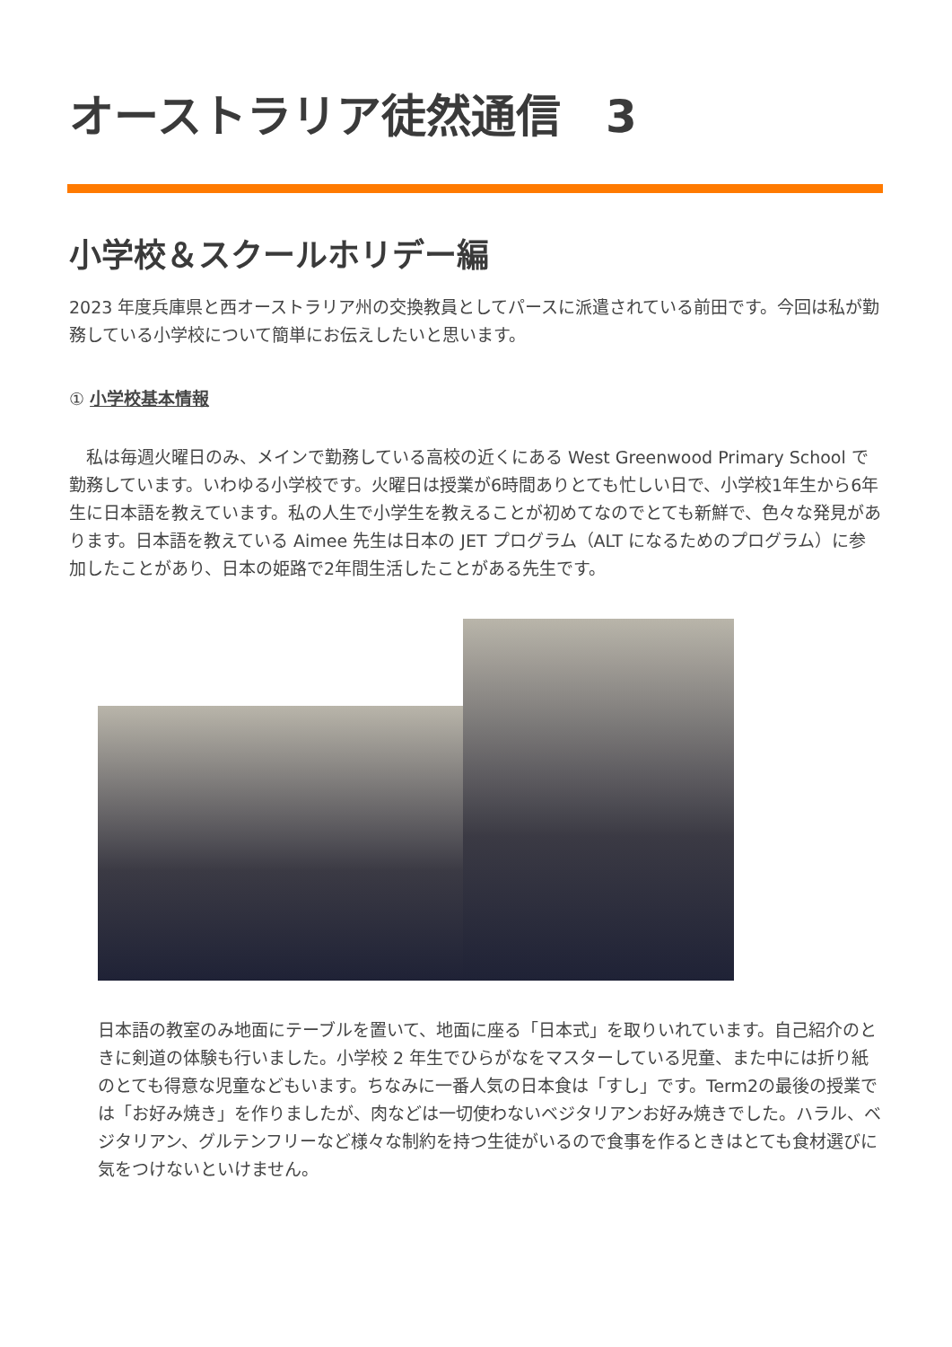オーストラリア徒然通信　3
小学校＆スクールホリデー編
2023 年度兵庫県と西オーストラリア州の交換教員としてパースに派遣されている前田です。今回は私が勤務している小学校について簡単にお伝えしたいと思います。
① 小学校基本情報
　私は毎週火曜日のみ、メインで勤務している高校の近くにある West Greenwood Primary School で勤務しています。いわゆる小学校です。火曜日は授業が6時間ありとても忙しい日で、小学校1年生から6年生に日本語を教えています。私の人生で小学生を教えることが初めてなのでとても新鮮で、色々な発見があります。日本語を教えている Aimee 先生は日本の JET プログラム（ALT になるためのプログラム）に参加したことがあり、日本の姫路で2年間生活したことがある先生です。
日本語の教室のみ地面にテーブルを置いて、地面に座る「日本式」を取りいれています。自己紹介のときに剣道の体験も行いました。小学校 2 年生でひらがなをマスターしている児童、また中には折り紙のとても得意な児童などもいます。ちなみに一番人気の日本食は「すし」です。Term2の最後の授業では「お好み焼き」を作りましたが、肉などは一切使わないベジタリアンお好み焼きでした。ハラル、ベジタリアン、グルテンフリーなど様々な制約を持つ生徒がいるので食事を作るときはとても食材選びに気をつけないといけません。